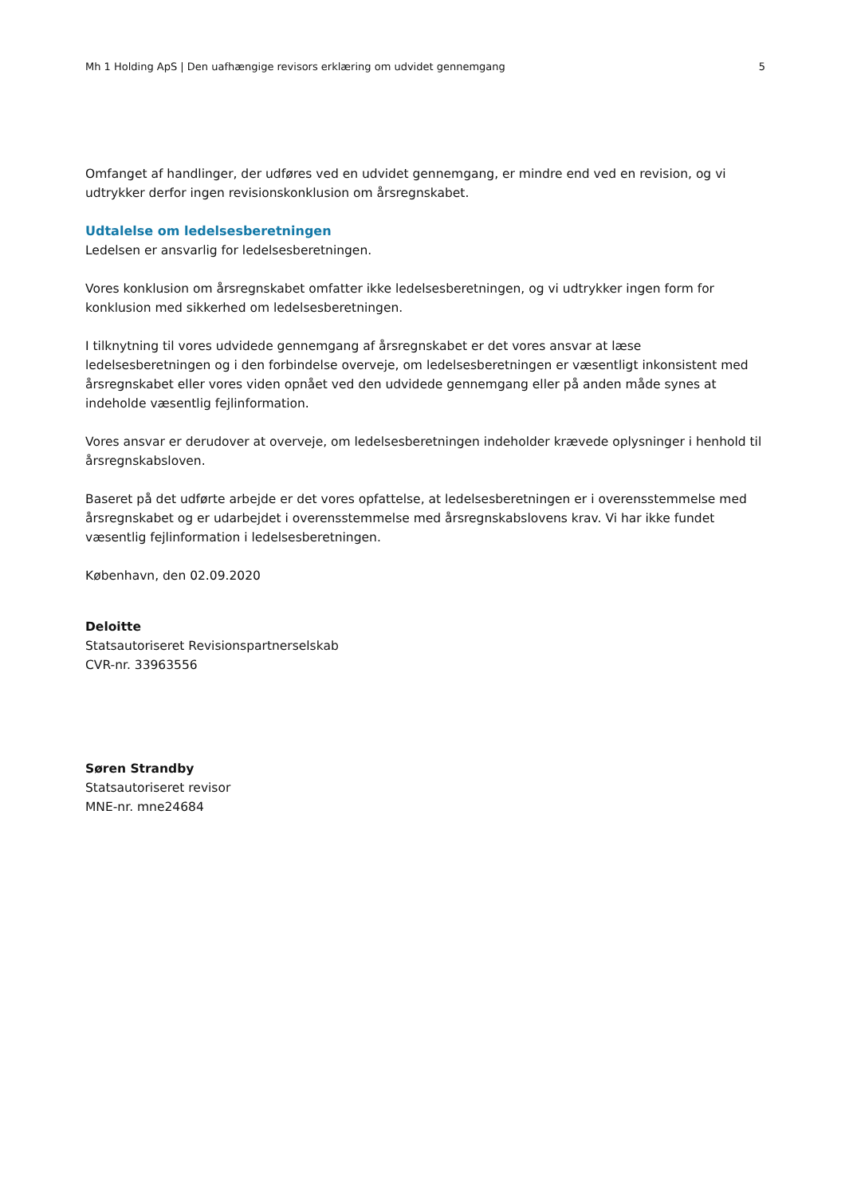Mh 1 Holding ApS | Den uafhængige revisors erklæring om udvidet gennemgang 5
Omfanget af handlinger, der udføres ved en udvidet gennemgang, er mindre end ved en revision, og vi udtrykker derfor ingen revisionskonklusion om årsregnskabet.
Udtalelse om ledelsesberetningen
Ledelsen er ansvarlig for ledelsesberetningen.
Vores konklusion om årsregnskabet omfatter ikke ledelsesberetningen, og vi udtrykker ingen form for konklusion med sikkerhed om ledelsesberetningen.
I tilknytning til vores udvidede gennemgang af årsregnskabet er det vores ansvar at læse ledelsesberetningen og i den forbindelse overveje, om ledelsesberetningen er væsentligt inkonsistent med årsregnskabet eller vores viden opnået ved den udvidede gennemgang eller på anden måde synes at indeholde væsentlig fejlinformation.
Vores ansvar er derudover at overveje, om ledelsesberetningen indeholder krævede oplysninger i henhold til årsregnskabsloven.
Baseret på det udførte arbejde er det vores opfattelse, at ledelsesberetningen er i overensstemmelse med årsregnskabet og er udarbejdet i overensstemmelse med årsregnskabslovens krav. Vi har ikke fundet væsentlig fejlinformation i ledelsesberetningen.
København, den 02.09.2020
Deloitte
Statsautoriseret Revisionspartnerselskab
CVR-nr. 33963556
Søren Strandby
Statsautoriseret revisor
MNE-nr. mne24684